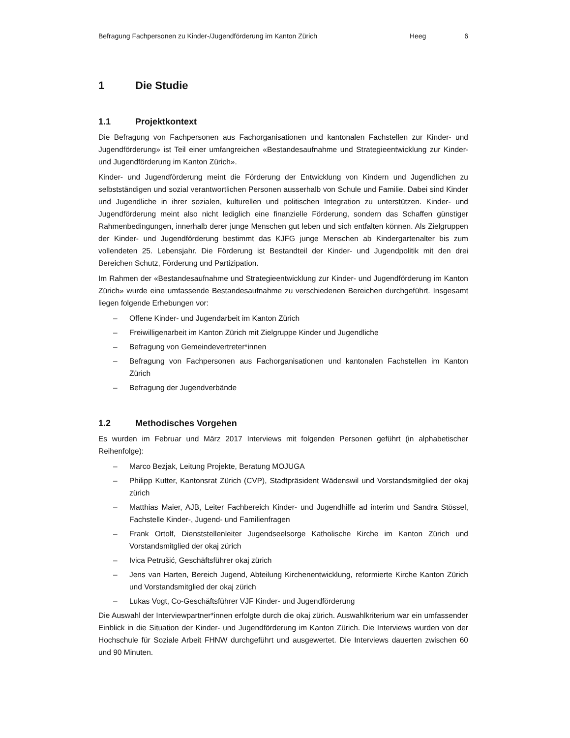Befragung Fachpersonen zu Kinder-/Jugendförderung im Kanton Zürich Heeg 6
1 Die Studie
1.1 Projektkontext
Die Befragung von Fachpersonen aus Fachorganisationen und kantonalen Fachstellen zur Kinder- und Jugendförderung» ist Teil einer umfangreichen «Bestandesaufnahme und Strategieentwicklung zur Kinder- und Jugendförderung im Kanton Zürich».
Kinder- und Jugendförderung meint die Förderung der Entwicklung von Kindern und Jugendlichen zu selbstständigen und sozial verantwortlichen Personen ausserhalb von Schule und Familie. Dabei sind Kinder und Jugendliche in ihrer sozialen, kulturellen und politischen Integration zu unterstützen. Kinder- und Jugendförderung meint also nicht lediglich eine finanzielle Förderung, sondern das Schaffen günstiger Rahmenbedingungen, innerhalb derer junge Menschen gut leben und sich entfalten können. Als Zielgruppen der Kinder- und Jugendförderung bestimmt das KJFG junge Menschen ab Kindergartenalter bis zum vollendeten 25. Lebensjahr. Die Förderung ist Bestandteil der Kinder- und Jugendpolitik mit den drei Bereichen Schutz, Förderung und Partizipation.
Im Rahmen der «Bestandesaufnahme und Strategieentwicklung zur Kinder- und Jugendförderung im Kanton Zürich» wurde eine umfassende Bestandesaufnahme zu verschiedenen Bereichen durchgeführt. Insgesamt liegen folgende Erhebungen vor:
– Offene Kinder- und Jugendarbeit im Kanton Zürich
– Freiwilligenarbeit im Kanton Zürich mit Zielgruppe Kinder und Jugendliche
– Befragung von Gemeindevertreter*innen
– Befragung von Fachpersonen aus Fachorganisationen und kantonalen Fachstellen im Kanton Zürich
– Befragung der Jugendverbände
1.2 Methodisches Vorgehen
Es wurden im Februar und März 2017 Interviews mit folgenden Personen geführt (in alphabetischer Reihenfolge):
– Marco Bezjak, Leitung Projekte, Beratung MOJUGA
– Philipp Kutter, Kantonsrat Zürich (CVP), Stadtpräsident Wädenswil und Vorstandsmitglied der okaj zürich
– Matthias Maier, AJB, Leiter Fachbereich Kinder- und Jugendhilfe ad interim und Sandra Stössel, Fachstelle Kinder-, Jugend- und Familienfragen
– Frank Ortolf, Dienststellenleiter Jugendseelsorge Katholische Kirche im Kanton Zürich und Vorstandsmitglied der okaj zürich
– Ivica Petrušić, Geschäftsführer okaj zürich
– Jens van Harten, Bereich Jugend, Abteilung Kirchenentwicklung, reformierte Kirche Kanton Zürich und Vorstandsmitglied der okaj zürich
– Lukas Vogt, Co-Geschäftsführer VJF Kinder- und Jugendförderung
Die Auswahl der Interviewpartner*innen erfolgte durch die okaj zürich. Auswahlkriterium war ein umfassender Einblick in die Situation der Kinder- und Jugendförderung im Kanton Zürich. Die Interviews wurden von der Hochschule für Soziale Arbeit FHNW durchgeführt und ausgewertet. Die Interviews dauerten zwischen 60 und 90 Minuten.